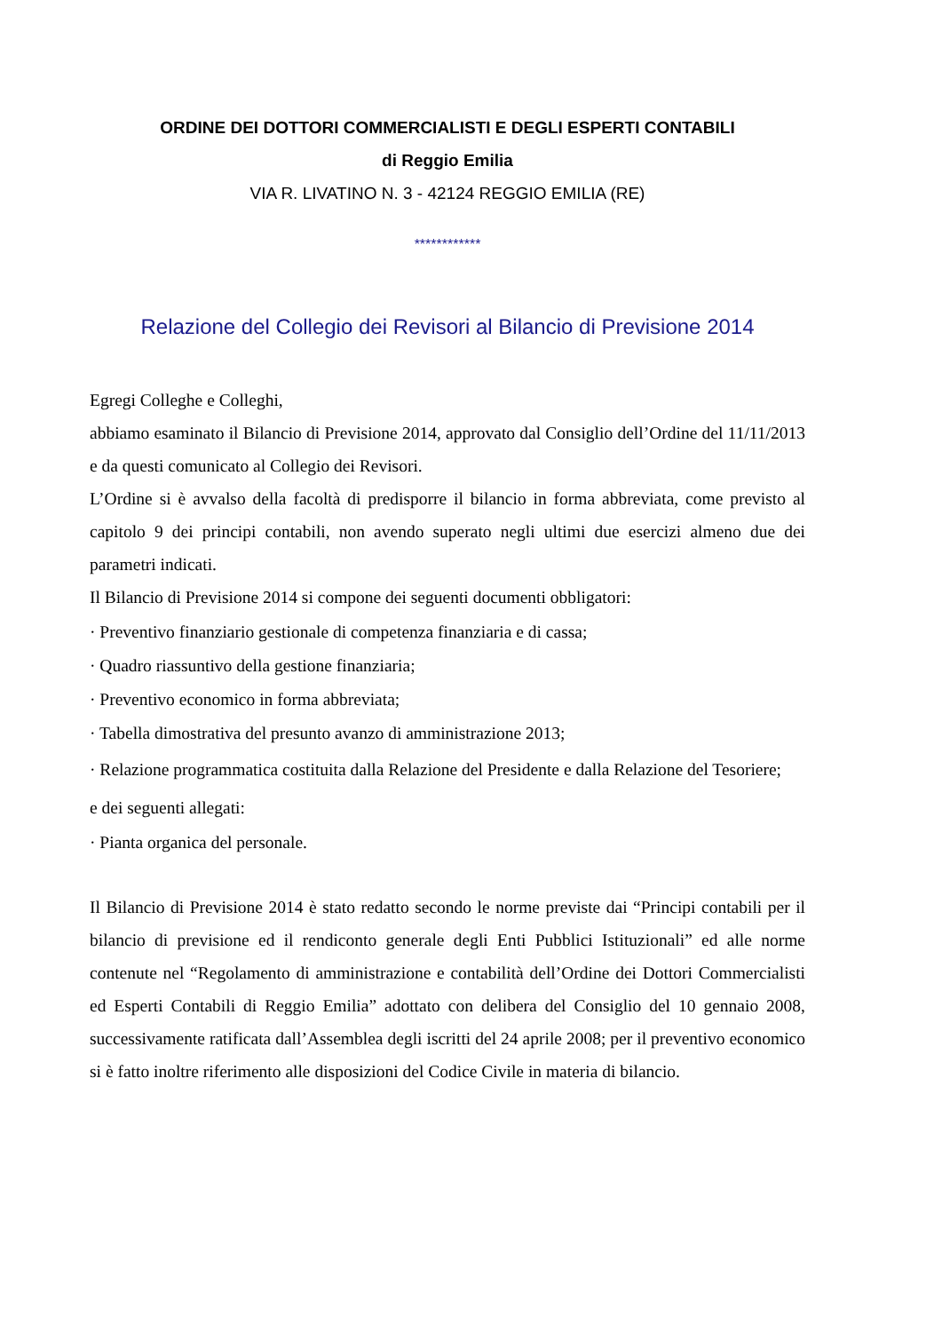ORDINE DEI DOTTORI COMMERCIALISTI E DEGLI ESPERTI CONTABILI
di Reggio Emilia
VIA R. LIVATINO N. 3 - 42124 REGGIO EMILIA (RE)
************
Relazione del Collegio dei Revisori al Bilancio di Previsione 2014
Egregi Colleghe e Colleghi,
abbiamo esaminato il Bilancio di Previsione 2014, approvato dal Consiglio dell’Ordine del 11/11/2013 e da questi comunicato al Collegio dei Revisori.
L’Ordine si è avvalso della facoltà di predisporre il bilancio in forma abbreviata, come previsto al capitolo 9 dei principi contabili, non avendo superato negli ultimi due esercizi almeno due dei parametri indicati.
Il Bilancio di Previsione 2014 si compone dei seguenti documenti obbligatori:
· Preventivo finanziario gestionale di competenza finanziaria e di cassa;
· Quadro riassuntivo della gestione finanziaria;
· Preventivo economico in forma abbreviata;
· Tabella dimostrativa del presunto avanzo di amministrazione 2013;
· Relazione programmatica costituita dalla Relazione del Presidente e dalla Relazione del Tesoriere;
e dei seguenti allegati:
· Pianta organica del personale.
Il Bilancio di Previsione 2014 è stato redatto secondo le norme previste dai “Principi contabili per il bilancio di previsione ed il rendiconto generale degli Enti Pubblici Istituzionali” ed alle norme contenute nel “Regolamento di amministrazione e contabilità dell’Ordine dei Dottori Commercialisti ed Esperti Contabili di Reggio Emilia” adottato con delibera del Consiglio del 10 gennaio 2008, successivamente ratificata dall’Assemblea degli iscritti del 24 aprile 2008; per il preventivo economico si è fatto inoltre riferimento alle disposizioni del Codice Civile in materia di bilancio.